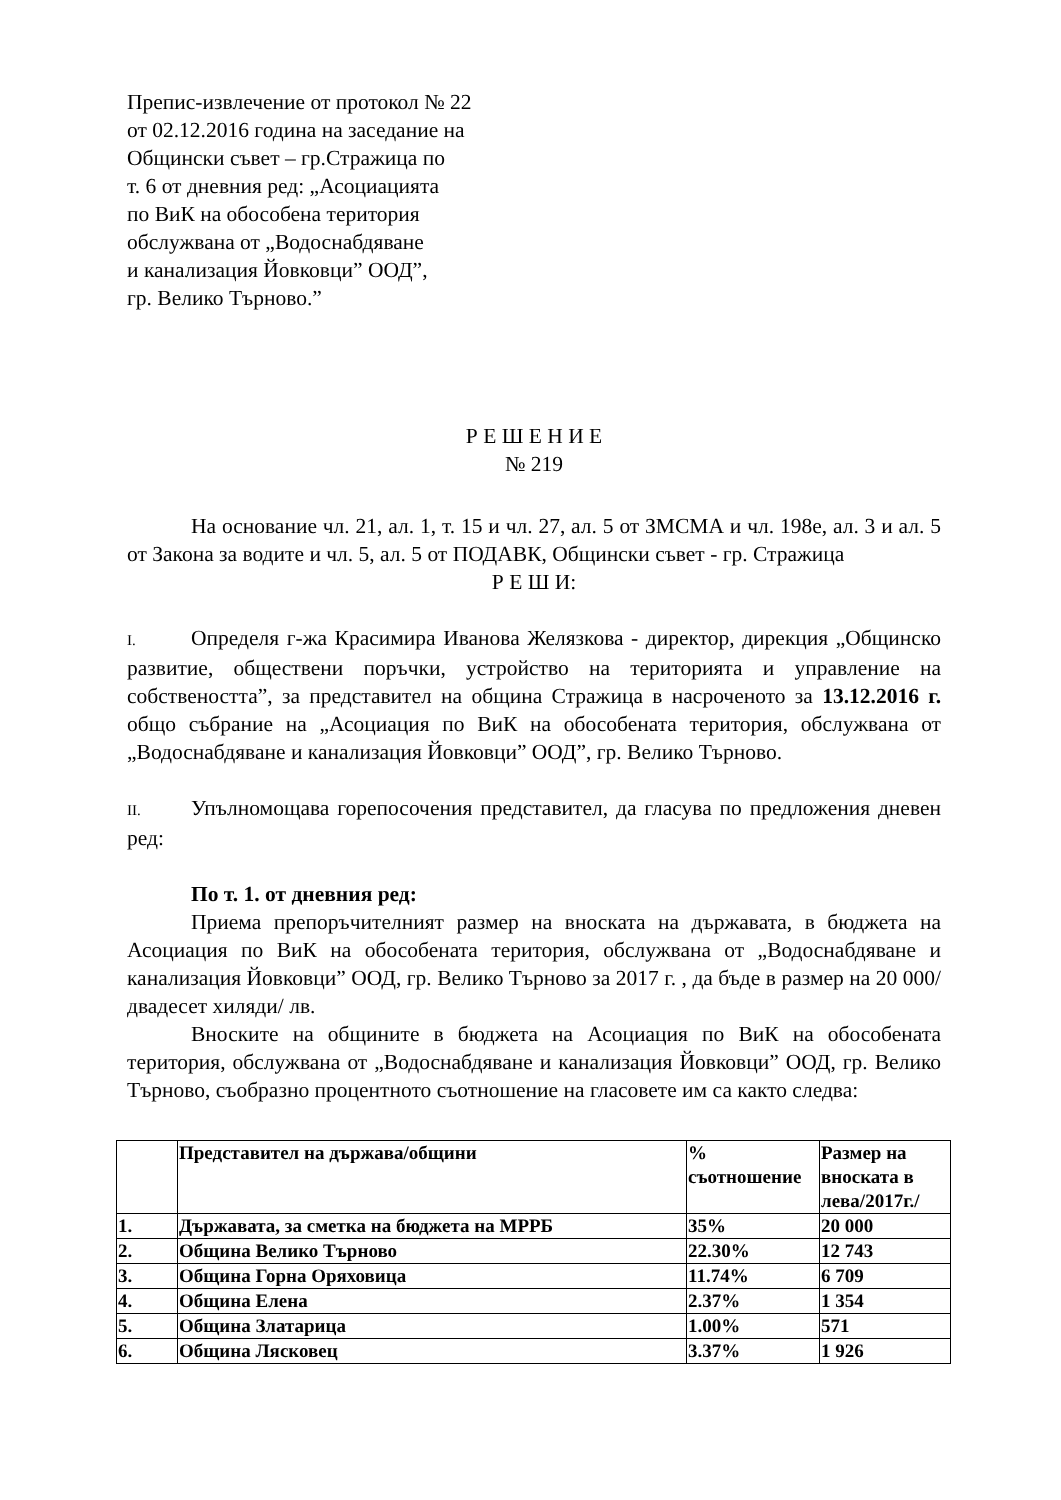Препис-извлечение от протокол № 22
от 02.12.2016 година на заседание на
Общински съвет – гр.Стражица по
т. 6 от дневния ред: „Асоциацията
по ВиК на обособена територия
обслужвана от „Водоснабдяване
и канализация Йовковци” ООД”,
гр. Велико Търново.”
Р Е Ш Е Н И Е
№ 219
На основание чл. 21, ал. 1, т. 15 и чл. 27, ал. 5 от ЗМСМА и чл. 198е, ал. 3 и ал. 5 от Закона за водите и чл. 5, ал. 5 от ПОДАВК, Общински съвет - гр. Стражица
Р Е Ш И:
I. Определя г-жа Красимира Иванова Желязкова - директор, дирекция „Общинско развитие, обществени поръчки, устройство на територията и управление на собствеността”, за представител на община Стражица в насроченото за 13.12.2016 г. общо събрание на „Асоциация по ВиК на обособената територия, обслужвана от „Водоснабдяване и канализация Йовковци” ООД”, гр. Велико Търново.
II. Упълномощава горепосочения представител, да гласува по предложения дневен ред:
По т. 1. от дневния ред:
Приема препоръчителният размер на вноската на държавата, в бюджета на Асоциация по ВиК на обособената територия, обслужвана от „Водоснабдяване и канализация Йовковци” ООД, гр. Велико Търново за 2017 г. , да бъде в размер на 20 000/двадесет хиляди/ лв.
Вноските на общините в бюджета на Асоциация по ВиК на обособената територия, обслужвана от „Водоснабдяване и канализация Йовковци” ООД, гр. Велико Търново, съобразно процентното съотношение на гласовете им са както следва:
| | Представител на държава/общини | % съотношение | Размер на вноската в лева/2017г./ |
| 1. | Държавата, за сметка на бюджета на МРРБ | 35% | 20 000 |
| 2. | Община Велико Търново | 22.30% | 12 743 |
| 3. | Община Горна Оряховица | 11.74% | 6 709 |
| 4. | Община Елена | 2.37% | 1 354 |
| 5. | Община Златарица | 1.00% | 571 |
| 6. | Община Лясковец | 3.37% | 1 926 |